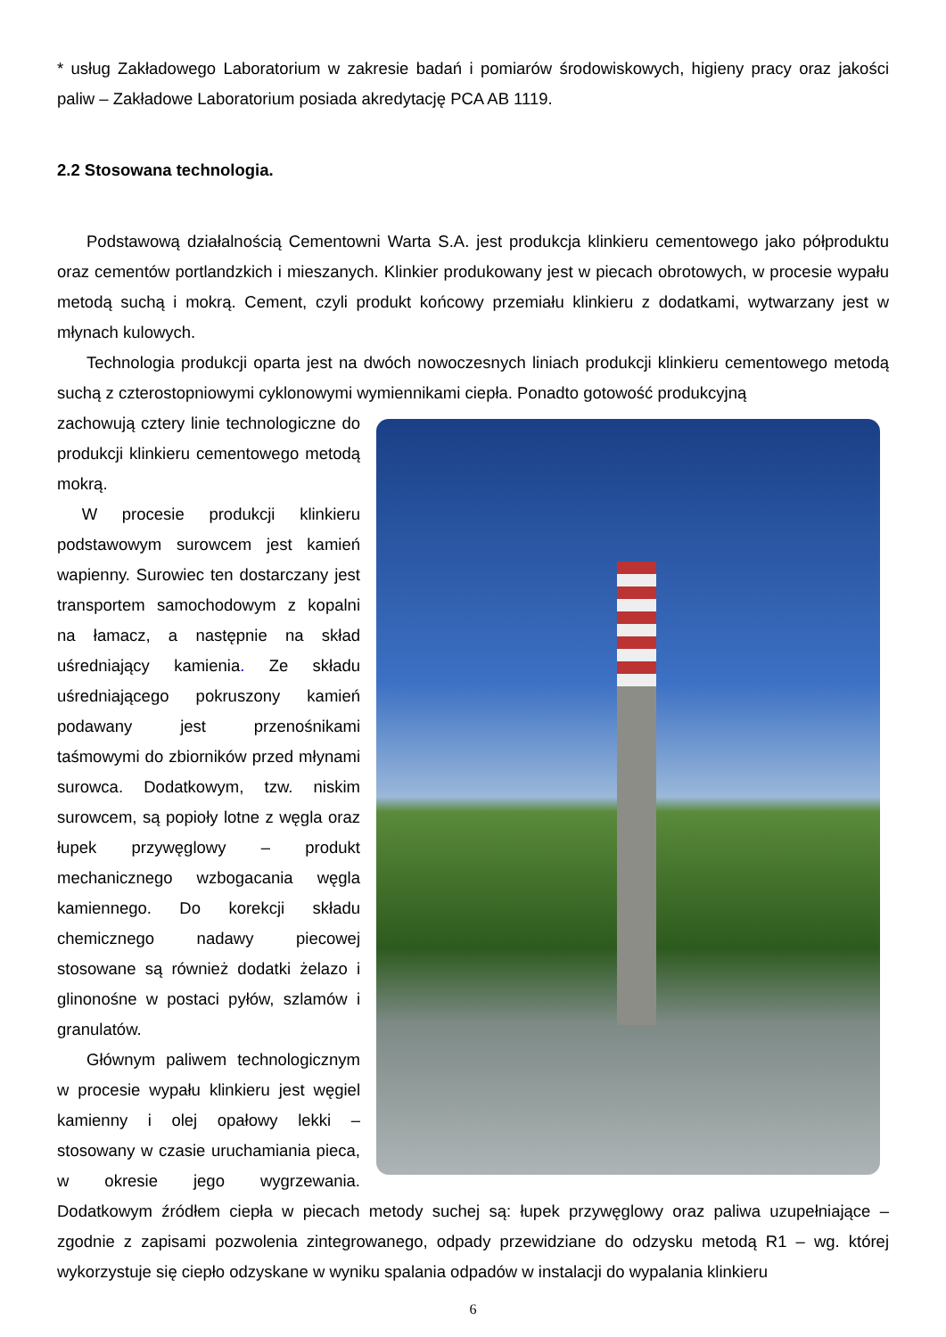* usług Zakładowego Laboratorium w zakresie badań i pomiarów środowiskowych, higieny pracy oraz jakości paliw – Zakładowe Laboratorium posiada akredytację PCA AB 1119.
2.2 Stosowana technologia.
Podstawową działalnością Cementowni Warta S.A. jest produkcja klinkieru cementowego jako półproduktu oraz cementów portlandzkich i mieszanych. Klinkier produkowany jest w piecach obrotowych, w procesie wypału metodą suchą i mokrą. Cement, czyli produkt końcowy przemiału klinkieru z dodatkami, wytwarzany jest w młynach kulowych.
Technologia produkcji oparta jest na dwóch nowoczesnych liniach produkcji klinkieru cementowego metodą suchą z czterostopniowymi cyklonowymi wymiennikami ciepła. Ponadto gotowość produkcyjną
zachowują cztery linie technologiczne do produkcji klinkieru cementowego metodą mokrą.
W procesie produkcji klinkieru podstawowym surowcem jest kamień wapienny. Surowiec ten dostarczany jest transportem samochodowym z kopalni na łamacz, a następnie na skład uśredniający kamienia. Ze składu uśredniającego pokruszony kamień podawany jest przenośnikami taśmowymi do zbiorników przed młynami surowca. Dodatkowym, tzw. niskim surowcem, są popioły lotne z węgla oraz łupek przywęglowy – produkt mechanicznego wzbogacania węgla kamiennego. Do korekcji składu chemicznego nadawy piecowej stosowane są również dodatki żelazo i glinonośne w postaci pyłów, szlamów i granulatów.
Głównym paliwem technologicznym w procesie wypału klinkieru jest węgiel kamienny i olej opałowy lekki – stosowany w czasie uruchamiania pieca, w okresie jego wygrzewania. Dodatkowym źródłem ciepła w piecach metody suchej są: łupek przywęglowy oraz paliwa uzupełniające – zgodnie z zapisami pozwolenia zintegrowanego, odpady przewidziane do odzysku metodą R1 – wg. której wykorzystuje się ciepło odzyskane w wyniku spalania odpadów w instalacji do wypalania klinkieru
6